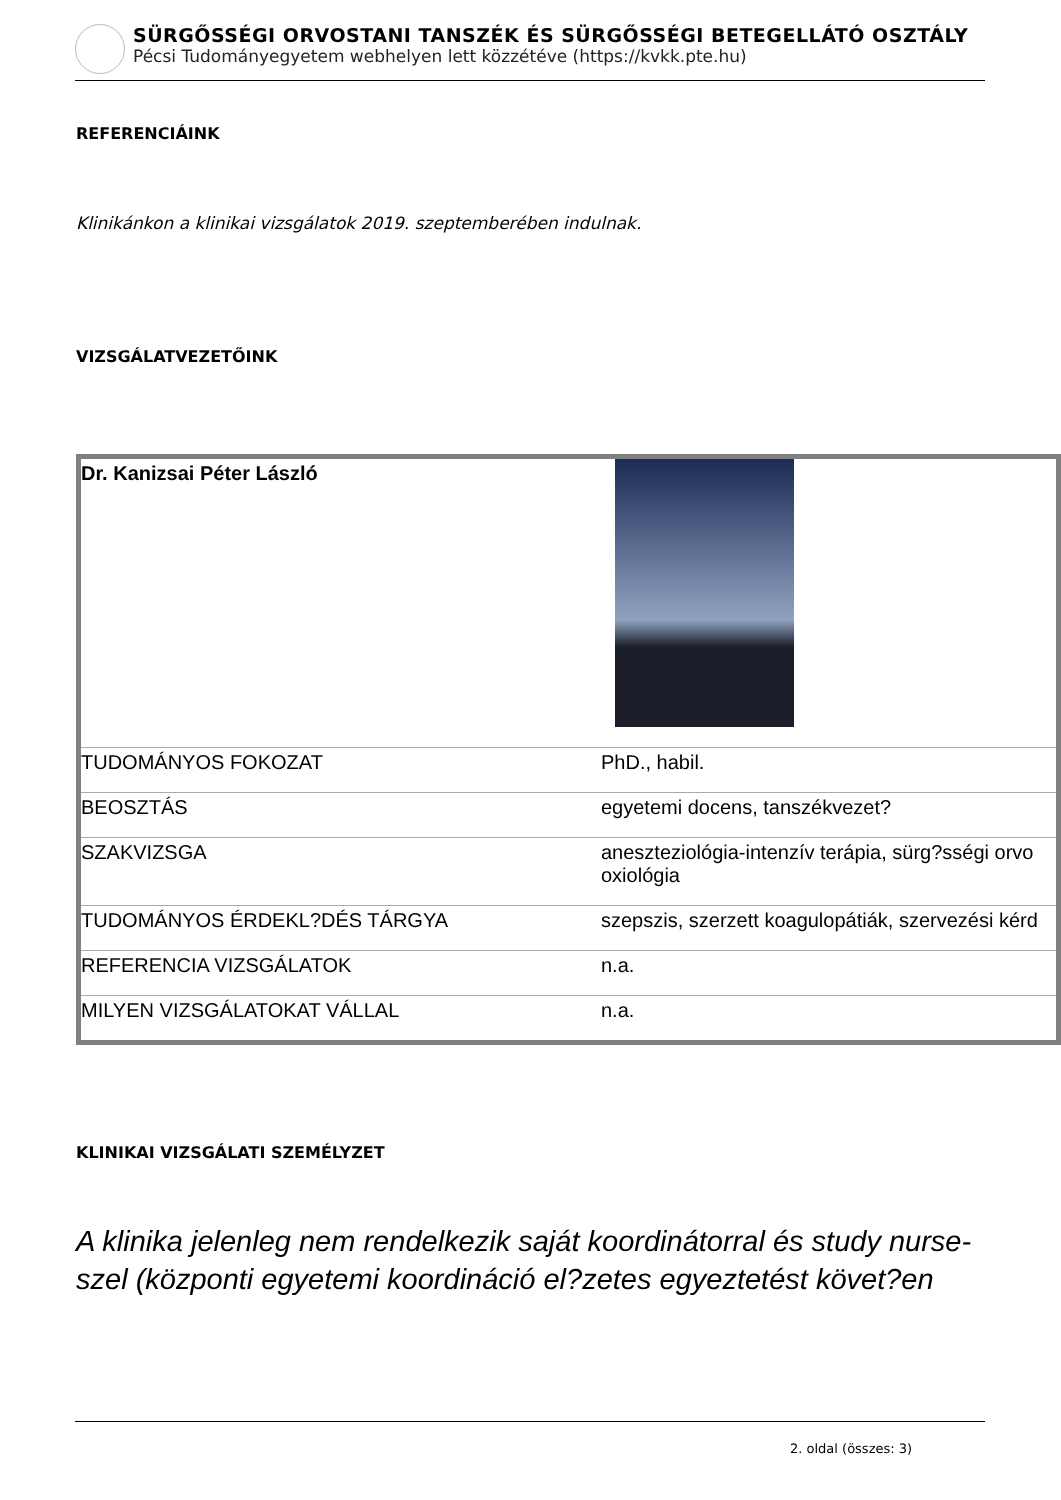SÜRGŐSSÉGI ORVOSTANI TANSZÉK ÉS SÜRGŐSSÉGI BETEGELLÁTÓ OSZTÁLY
Pécsi Tudományegyetem webhelyen lett közzétéve (https://kvkk.pte.hu)
REFERENCIÁINK
Klinikánkon a klinikai vizsgálatok 2019. szeptemberében indulnak.
VIZSGÁLATVEZETŐINK
| Dr. Kanizsai Péter László | |
| TUDOMÁNYOS FOKOZAT | PhD., habil. |
| BEOSZTÁS | egyetemi docens, tanszékvezet? |
| SZAKVIZSGA | aneszteziológia-intenzív terápia, sürg?sségi orvo oxiológia |
| TUDOMÁNYOS ÉRDEKL?DÉS TÁRGYA | szepszis, szerzett koagulopátiák, szervezési kérd |
| REFERENCIA VIZSGÁLATOK | n.a. |
| MILYEN VIZSGÁLATOKAT VÁLLAL | n.a. |
KLINIKAI VIZSGÁLATI SZEMÉLYZET
A klinika jelenleg nem rendelkezik saját koordinátorral és study nurse-szel (központi egyetemi koordináció el?zetes egyeztetést követ?en
2. oldal (összes: 3)